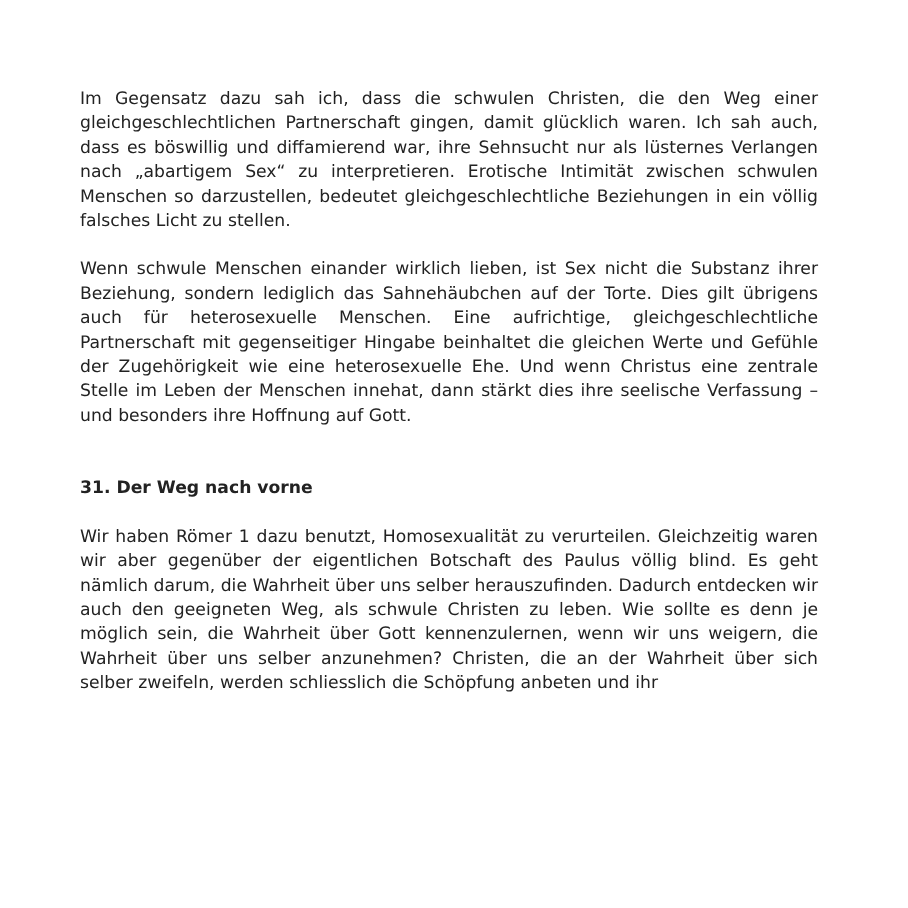Im Gegensatz dazu sah ich, dass die schwulen Christen, die den Weg einer gleichgeschlechtlichen Partnerschaft gingen, damit glücklich waren. Ich sah auch, dass es böswillig und diffamierend war, ihre Sehnsucht nur als lüsternes Verlangen nach „abartigem Sex“ zu interpretieren. Erotische Intimität zwischen schwulen Menschen so darzustellen, bedeutet gleichgeschlechtliche Beziehungen in ein völlig falsches Licht zu stellen.
Wenn schwule Menschen einander wirklich lieben, ist Sex nicht die Substanz ihrer Beziehung, sondern lediglich das Sahnehäubchen auf der Torte. Dies gilt übrigens auch für heterosexuelle Menschen. Eine aufrichtige, gleichgeschlechtliche Partnerschaft mit gegenseitiger Hingabe beinhaltet die gleichen Werte und Gefühle der Zugehörigkeit wie eine heterosexuelle Ehe. Und wenn Christus eine zentrale Stelle im Leben der Menschen innehat, dann stärkt dies ihre seelische Verfassung – und besonders ihre Hoffnung auf Gott.
31. Der Weg nach vorne
Wir haben Römer 1 dazu benutzt, Homosexualität zu verurteilen. Gleichzeitig waren wir aber gegenüber der eigentlichen Botschaft des Paulus völlig blind. Es geht nämlich darum, die Wahrheit über uns selber herauszufinden. Dadurch entdecken wir auch den geeigneten Weg, als schwule Christen zu leben. Wie sollte es denn je möglich sein, die Wahrheit über Gott kennenzulernen, wenn wir uns weigern, die Wahrheit über uns selber anzunehmen? Christen, die an der Wahrheit über sich selber zweifeln, werden schliesslich die Schöpfung anbeten und ihr